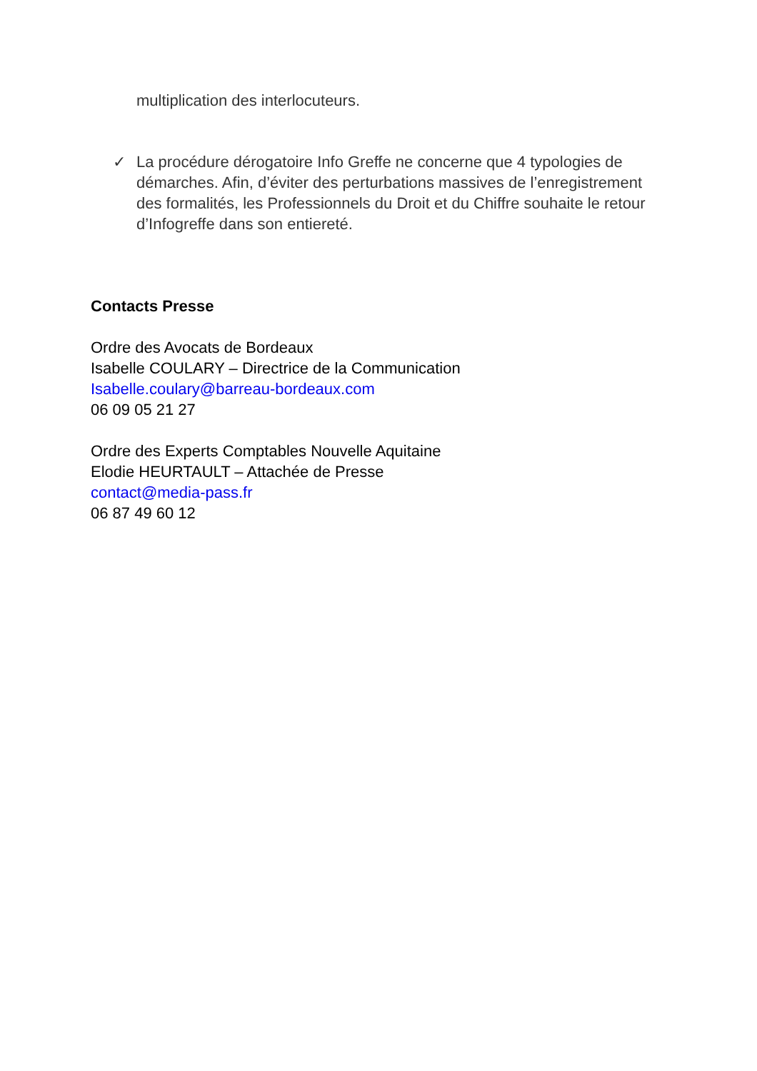multiplication des interlocuteurs.
✓ La procédure dérogatoire Info Greffe ne concerne que 4 typologies de démarches. Afin, d’éviter des perturbations massives de l’enregistrement des formalités, les Professionnels du Droit et du Chiffre souhaite le retour d’Infogreffe dans son entiereté.
Contacts Presse
Ordre des Avocats de Bordeaux
Isabelle COULARY – Directrice de la Communication
Isabelle.coulary@barreau-bordeaux.com
06 09 05 21 27
Ordre des Experts Comptables Nouvelle Aquitaine
Elodie HEURTAULT – Attachée de Presse
contact@media-pass.fr
06 87 49 60 12